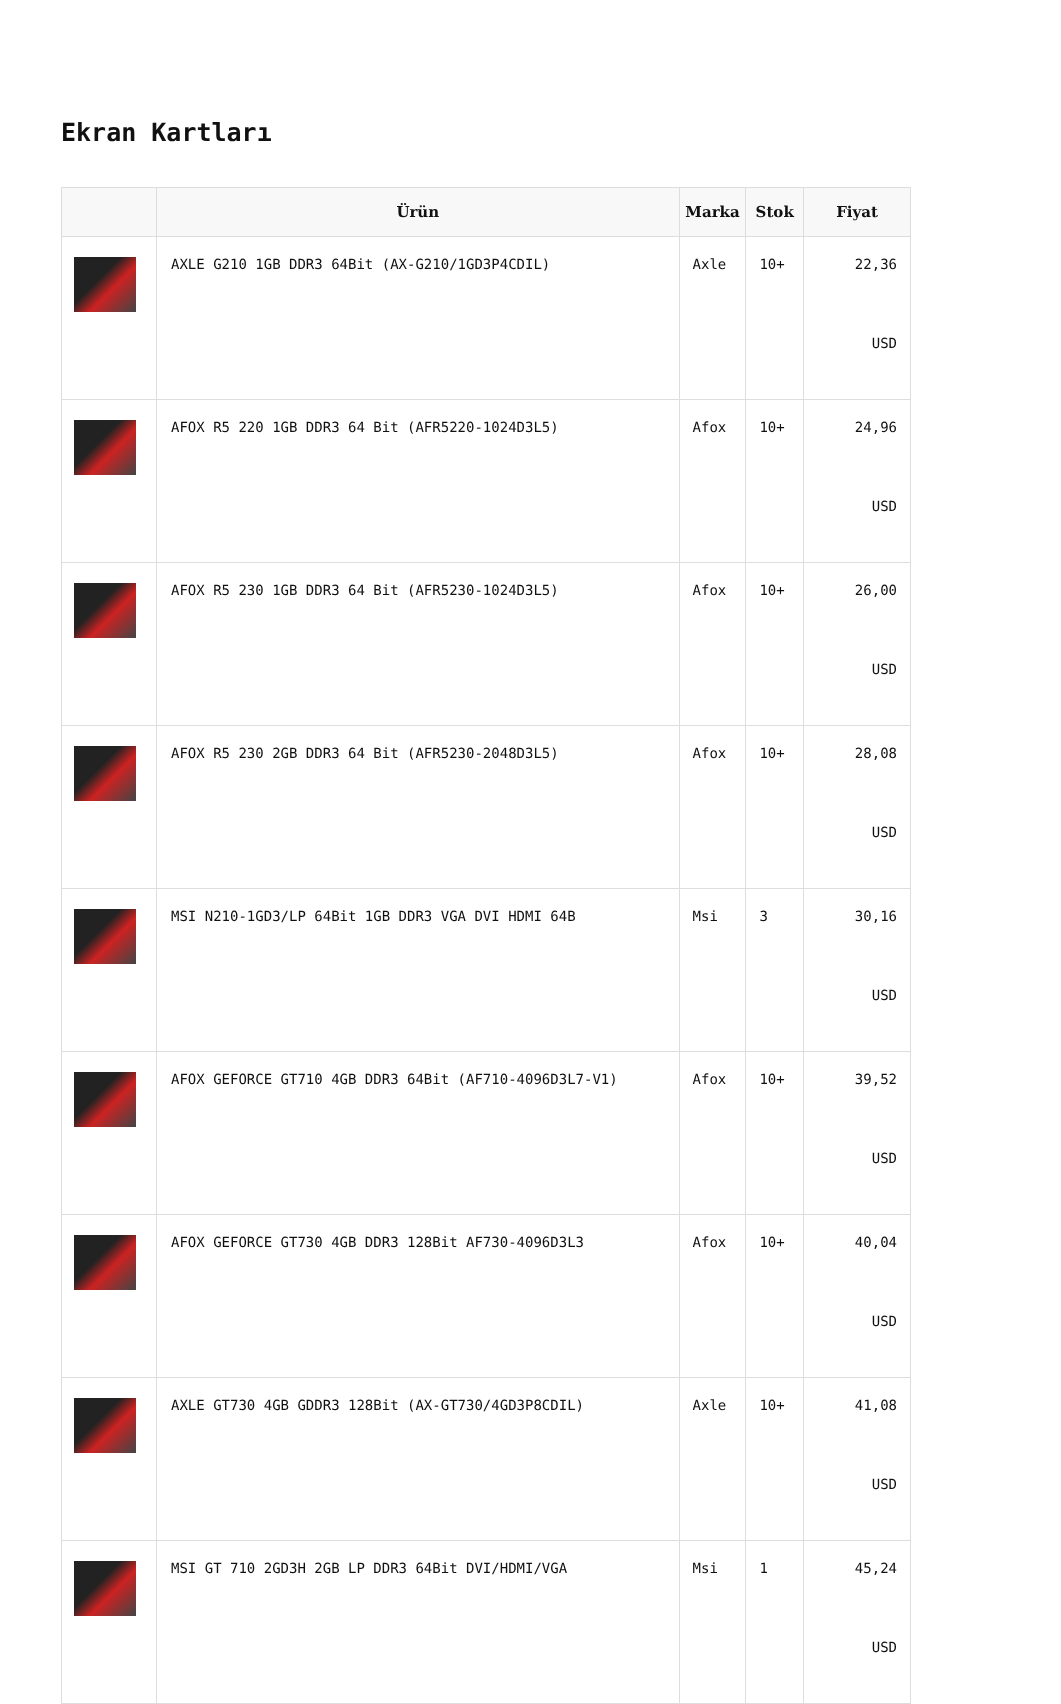Ekran Kartları
| | Ürün | Marka | Stok | Fiyat |
| --- | --- | --- | --- | --- |
| | AXLE G210 1GB DDR3 64Bit (AX-G210/1GD3P4CDIL) | Axle | 10+ | 22,36 USD |
| | AFOX R5 220 1GB DDR3 64 Bit (AFR5220-1024D3L5) | Afox | 10+ | 24,96 USD |
| | AFOX R5 230 1GB DDR3 64 Bit (AFR5230-1024D3L5) | Afox | 10+ | 26,00 USD |
| | AFOX R5 230 2GB DDR3 64 Bit (AFR5230-2048D3L5) | Afox | 10+ | 28,08 USD |
| | MSI N210-1GD3/LP 64Bit 1GB DDR3 VGA DVI HDMI 64B | Msi | 3 | 30,16 USD |
| | AFOX GEFORCE GT710 4GB DDR3 64Bit (AF710-4096D3L7-V1) | Afox | 10+ | 39,52 USD |
| | AFOX GEFORCE GT730 4GB DDR3 128Bit AF730-4096D3L3 | Afox | 10+ | 40,04 USD |
| | AXLE GT730 4GB GDDR3 128Bit (AX-GT730/4GD3P8CDIL) | Axle | 10+ | 41,08 USD |
| | MSI GT 710 2GD3H 2GB LP DDR3 64Bit DVI/HDMI/VGA | Msi | 1 | 45,24 USD |